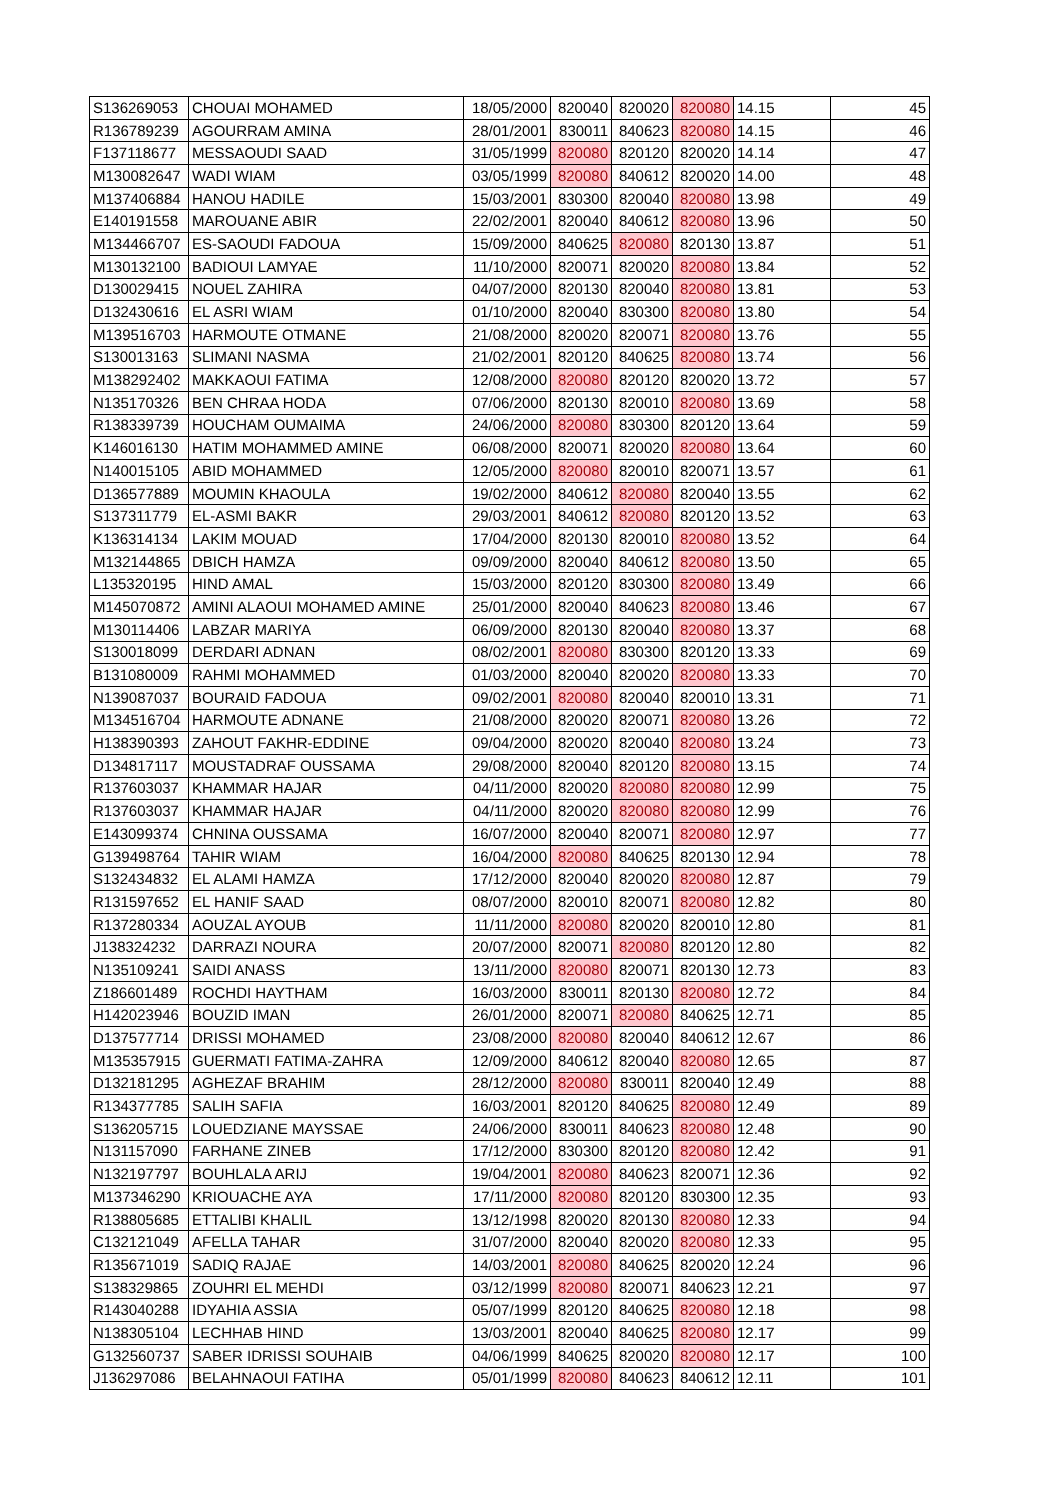| S136269053 | CHOUAI MOHAMED | 18/05/2000 | 820040 | 820020 | 820080 | 14.15 | 45 |
| R136789239 | AGOURRAM AMINA | 28/01/2001 | 830011 | 840623 | 820080 | 14.15 | 46 |
| F137118677 | MESSAOUDI SAAD | 31/05/1999 | 820080 | 820120 | 820020 | 14.14 | 47 |
| M130082647 | WADI WIAM | 03/05/1999 | 820080 | 840612 | 820020 | 14.00 | 48 |
| M137406884 | HANOU HADILE | 15/03/2001 | 830300 | 820040 | 820080 | 13.98 | 49 |
| E140191558 | MAROUANE ABIR | 22/02/2001 | 820040 | 840612 | 820080 | 13.96 | 50 |
| M134466707 | ES-SAOUDI FADOUA | 15/09/2000 | 840625 | 820080 | 820130 | 13.87 | 51 |
| M130132100 | BADIOUI LAMYAE | 11/10/2000 | 820071 | 820020 | 820080 | 13.84 | 52 |
| D130029415 | NOUEL ZAHIRA | 04/07/2000 | 820130 | 820040 | 820080 | 13.81 | 53 |
| D132430616 | EL ASRI WIAM | 01/10/2000 | 820040 | 830300 | 820080 | 13.80 | 54 |
| M139516703 | HARMOUTE OTMANE | 21/08/2000 | 820020 | 820071 | 820080 | 13.76 | 55 |
| S130013163 | SLIMANI NASMA | 21/02/2001 | 820120 | 840625 | 820080 | 13.74 | 56 |
| M138292402 | MAKKAOUI FATIMA | 12/08/2000 | 820080 | 820120 | 820020 | 13.72 | 57 |
| N135170326 | BEN CHRAA HODA | 07/06/2000 | 820130 | 820010 | 820080 | 13.69 | 58 |
| R138339739 | HOUCHAM OUMAIMA | 24/06/2000 | 820080 | 830300 | 820120 | 13.64 | 59 |
| K146016130 | HATIM MOHAMMED AMINE | 06/08/2000 | 820071 | 820020 | 820080 | 13.64 | 60 |
| N140015105 | ABID MOHAMMED | 12/05/2000 | 820080 | 820010 | 820071 | 13.57 | 61 |
| D136577889 | MOUMIN KHAOULA | 19/02/2000 | 840612 | 820080 | 820040 | 13.55 | 62 |
| S137311779 | EL-ASMI BAKR | 29/03/2001 | 840612 | 820080 | 820120 | 13.52 | 63 |
| K136314134 | LAKIM MOUAD | 17/04/2000 | 820130 | 820010 | 820080 | 13.52 | 64 |
| M132144865 | DBICH HAMZA | 09/09/2000 | 820040 | 840612 | 820080 | 13.50 | 65 |
| L135320195 | HIND AMAL | 15/03/2000 | 820120 | 830300 | 820080 | 13.49 | 66 |
| M145070872 | AMINI ALAOUI MOHAMED AMINE | 25/01/2000 | 820040 | 840623 | 820080 | 13.46 | 67 |
| M130114406 | LABZAR MARIYA | 06/09/2000 | 820130 | 820040 | 820080 | 13.37 | 68 |
| S130018099 | DERDARI ADNAN | 08/02/2001 | 820080 | 830300 | 820120 | 13.33 | 69 |
| B131080009 | RAHMI MOHAMMED | 01/03/2000 | 820040 | 820020 | 820080 | 13.33 | 70 |
| N139087037 | BOURAID FADOUA | 09/02/2001 | 820080 | 820040 | 820010 | 13.31 | 71 |
| M134516704 | HARMOUTE ADNANE | 21/08/2000 | 820020 | 820071 | 820080 | 13.26 | 72 |
| H138390393 | ZAHOUT FAKHR-EDDINE | 09/04/2000 | 820020 | 820040 | 820080 | 13.24 | 73 |
| D134817117 | MOUSTADRAF OUSSAMA | 29/08/2000 | 820040 | 820120 | 820080 | 13.15 | 74 |
| R137603037 | KHAMMAR HAJAR | 04/11/2000 | 820020 | 820080 | 820080 | 12.99 | 75 |
| R137603037 | KHAMMAR HAJAR | 04/11/2000 | 820020 | 820080 | 820080 | 12.99 | 76 |
| E143099374 | CHNINA OUSSAMA | 16/07/2000 | 820040 | 820071 | 820080 | 12.97 | 77 |
| G139498764 | TAHIR WIAM | 16/04/2000 | 820080 | 840625 | 820130 | 12.94 | 78 |
| S132434832 | EL ALAMI HAMZA | 17/12/2000 | 820040 | 820020 | 820080 | 12.87 | 79 |
| R131597652 | EL HANIF SAAD | 08/07/2000 | 820010 | 820071 | 820080 | 12.82 | 80 |
| R137280334 | AOUZAL AYOUB | 11/11/2000 | 820080 | 820020 | 820010 | 12.80 | 81 |
| J138324232 | DARRAZI NOURA | 20/07/2000 | 820071 | 820080 | 820120 | 12.80 | 82 |
| N135109241 | SAIDI ANASS | 13/11/2000 | 820080 | 820071 | 820130 | 12.73 | 83 |
| Z186601489 | ROCHDI HAYTHAM | 16/03/2000 | 830011 | 820130 | 820080 | 12.72 | 84 |
| H142023946 | BOUZID IMAN | 26/01/2000 | 820071 | 820080 | 840625 | 12.71 | 85 |
| D137577714 | DRISSI MOHAMED | 23/08/2000 | 820080 | 820040 | 840612 | 12.67 | 86 |
| M135357915 | GUERMATI FATIMA-ZAHRA | 12/09/2000 | 840612 | 820040 | 820080 | 12.65 | 87 |
| D132181295 | AGHEZAF BRAHIM | 28/12/2000 | 820080 | 830011 | 820040 | 12.49 | 88 |
| R134377785 | SALIH SAFIA | 16/03/2001 | 820120 | 840625 | 820080 | 12.49 | 89 |
| S136205715 | LOUEDZIANE MAYSSAE | 24/06/2000 | 830011 | 840623 | 820080 | 12.48 | 90 |
| N131157090 | FARHANE ZINEB | 17/12/2000 | 830300 | 820120 | 820080 | 12.42 | 91 |
| N132197797 | BOUHLALA ARIJ | 19/04/2001 | 820080 | 840623 | 820071 | 12.36 | 92 |
| M137346290 | KRIOUACHE AYA | 17/11/2000 | 820080 | 820120 | 830300 | 12.35 | 93 |
| R138805685 | ETTALIBI KHALIL | 13/12/1998 | 820020 | 820130 | 820080 | 12.33 | 94 |
| C132121049 | AFELLA TAHAR | 31/07/2000 | 820040 | 820020 | 820080 | 12.33 | 95 |
| R135671019 | SADIQ RAJAE | 14/03/2001 | 820080 | 840625 | 820020 | 12.24 | 96 |
| S138329865 | ZOUHRI EL MEHDI | 03/12/1999 | 820080 | 820071 | 840623 | 12.21 | 97 |
| R143040288 | IDYAHIA ASSIA | 05/07/1999 | 820120 | 840625 | 820080 | 12.18 | 98 |
| N138305104 | LECHHAB HIND | 13/03/2001 | 820040 | 840625 | 820080 | 12.17 | 99 |
| G132560737 | SABER IDRISSI SOUHAIB | 04/06/1999 | 840625 | 820020 | 820080 | 12.17 | 100 |
| J136297086 | BELAHNAOUI FATIHA | 05/01/1999 | 820080 | 840623 | 840612 | 12.11 | 101 |